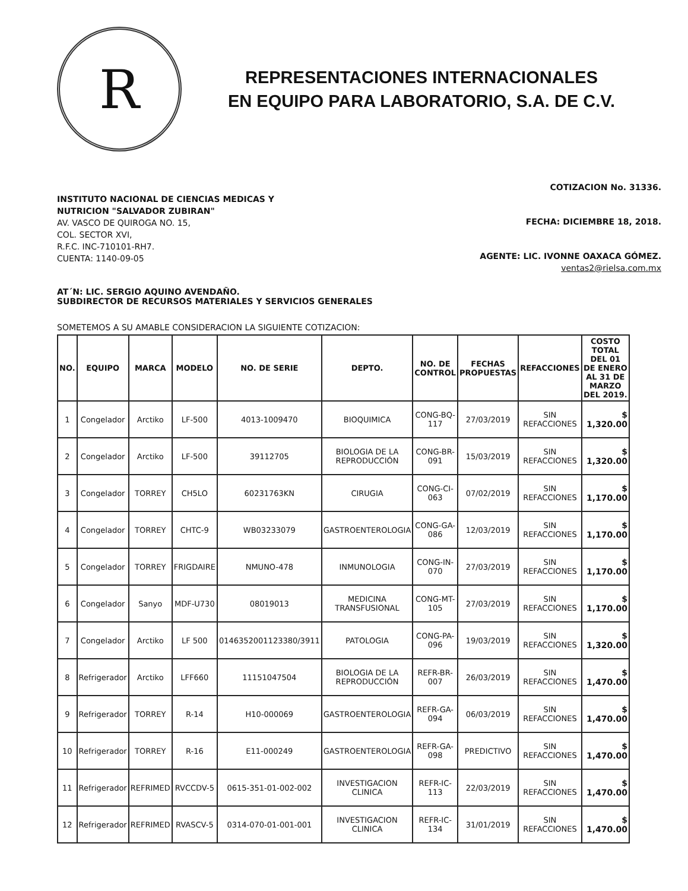R
REPRESENTACIONES INTERNACIONALES
EN EQUIPO PARA LABORATORIO, S.A. DE C.V.
INSTITUTO NACIONAL DE CIENCIAS MEDICAS Y
NUTRICION "SALVADOR ZUBIRAN"
AV. VASCO DE QUIROGA NO. 15,
COL. SECTOR XVI,
R.F.C. INC-710101-RH7.
CUENTA: 1140-09-05
COTIZACION No. 31336.
FECHA: DICIEMBRE 18, 2018.
AGENTE: LIC. IVONNE OAXACA GÓMEZ.
ventas2@rielsa.com.mx
AT´N: LIC. SERGIO AQUINO AVENDAÑO.
SUBDIRECTOR DE RECURSOS MATERIALES Y SERVICIOS GENERALES
SOMETEMOS A SU AMABLE CONSIDERACION LA SIGUIENTE COTIZACION:
| NO. | EQUIPO | MARCA | MODELO | NO. DE SERIE | DEPTO. | NO. DE CONTROL | FECHAS PROPUESTAS | REFACCIONES | COSTO TOTAL DEL 01 DE ENERO AL 31 DE MARZO DEL 2019. |
| --- | --- | --- | --- | --- | --- | --- | --- | --- | --- |
| 1 | Congelador | Arctiko | LF-500 | 4013-1009470 | BIOQUIMICA | CONG-BQ-117 | 27/03/2019 | SIN REFACCIONES | $ 1,320.00 |
| 2 | Congelador | Arctiko | LF-500 | 39112705 | BIOLOGIA DE LA REPRODUCCIÓN | CONG-BR-091 | 15/03/2019 | SIN REFACCIONES | $ 1,320.00 |
| 3 | Congelador | TORREY | CH5LO | 60231763KN | CIRUGIA | CONG-CI-063 | 07/02/2019 | SIN REFACCIONES | $ 1,170.00 |
| 4 | Congelador | TORREY | CHTC-9 | WB03233079 | GASTROENTEROLOGIA | CONG-GA-086 | 12/03/2019 | SIN REFACCIONES | $ 1,170.00 |
| 5 | Congelador | TORREY | FRIGDAIRE | NMUNO-478 | INMUNOLOGIA | CONG-IN-070 | 27/03/2019 | SIN REFACCIONES | $ 1,170.00 |
| 6 | Congelador | Sanyo | MDF-U730 | 08019013 | MEDICINA TRANSFUSIONAL | CONG-MT-105 | 27/03/2019 | SIN REFACCIONES | $ 1,170.00 |
| 7 | Congelador | Arctiko | LF 500 | 0146352001123380/3911 | PATOLOGIA | CONG-PA-096 | 19/03/2019 | SIN REFACCIONES | $ 1,320.00 |
| 8 | Refrigerador | Arctiko | LFF660 | 11151047504 | BIOLOGIA DE LA REPRODUCCIÓN | REFR-BR-007 | 26/03/2019 | SIN REFACCIONES | $ 1,470.00 |
| 9 | Refrigerador | TORREY | R-14 | H10-000069 | GASTROENTEROLOGIA | REFR-GA-094 | 06/03/2019 | SIN REFACCIONES | $ 1,470.00 |
| 10 | Refrigerador | TORREY | R-16 | E11-000249 | GASTROENTEROLOGIA | REFR-GA-098 | PREDICTIVO | SIN REFACCIONES | $ 1,470.00 |
| 11 | Refrigerador | REFRIMED | RVCCDV-5 | 0615-351-01-002-002 | INVESTIGACION CLINICA | REFR-IC-113 | 22/03/2019 | SIN REFACCIONES | $ 1,470.00 |
| 12 | Refrigerador | REFRIMED | RVASCV-5 | 0314-070-01-001-001 | INVESTIGACION CLINICA | REFR-IC-134 | 31/01/2019 | SIN REFACCIONES | $ 1,470.00 |